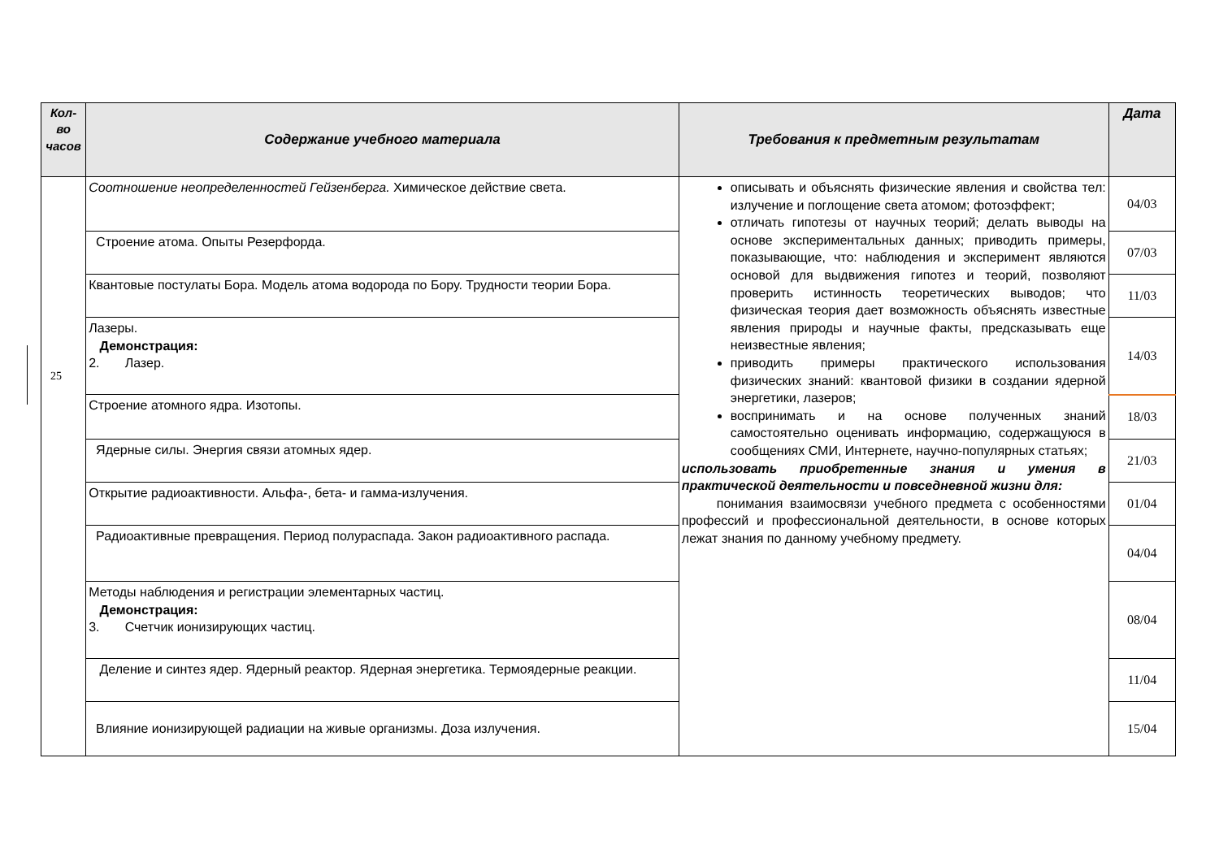25
| Кол-во часов | Содержание учебного материала | Требования к предметным результатам | Дата |
| --- | --- | --- | --- |
| | Соотношение неопределенностей Гейзенберга. Химическое действие света. | описывать и объяснять физические явления и свойства тел: излучение и поглощение света атомом; фотоэффект; отличать гипотезы от научных теорий; делать выводы на основе экспериментальных данных; приводить примеры, показывающие, что: наблюдения и эксперимент являются основой для выдвижения гипотез и теорий, позволяют проверить истинность теоретических выводов; что физическая теория дает возможность объяснять известные явления природы и научные факты, предсказывать еще неизвестные явления; приводить примеры практического использования физических знаний: квантовой физики в создании ядерной энергетики, лазеров; воспринимать и на основе полученных знаний самостоятельно оценивать информацию, содержащуюся в сообщениях СМИ, Интернете, научно-популярных статьях; использовать приобретенные знания и умения в практической деятельности и повседневной жизни для: понимания взаимосвязи учебного предмета с особенностями профессий и профессиональной деятельности, в основе которых лежат знания по данному учебному предмету. | 04/03 |
| | Строение атома. Опыты Резерфорда. | | 07/03 |
| | Квантовые постулаты Бора. Модель атома водорода по Бору. Трудности теории Бора. | | 11/03 |
| | Лазеры. Демонстрация: 2. Лазер. | | 14/03 |
| | Строение атомного ядра. Изотопы. | | 18/03 |
| | Ядерные силы. Энергия связи атомных ядер. | | 21/03 |
| | Открытие радиоактивности. Альфа-, бета- и гамма-излучения. | | 01/04 |
| | Радиоактивные превращения. Период полураспада. Закон радиоактивного распада. | | 04/04 |
| | Методы наблюдения и регистрации элементарных частиц. Демонстрация: 3. Счетчик ионизирующих частиц. | | 08/04 |
| | Деление и синтез ядер. Ядерный реактор. Ядерная энергетика. Термоядерные реакции. | | 11/04 |
| | Влияние ионизирующей радиации на живые организмы. Доза излучения. | | 15/04 |